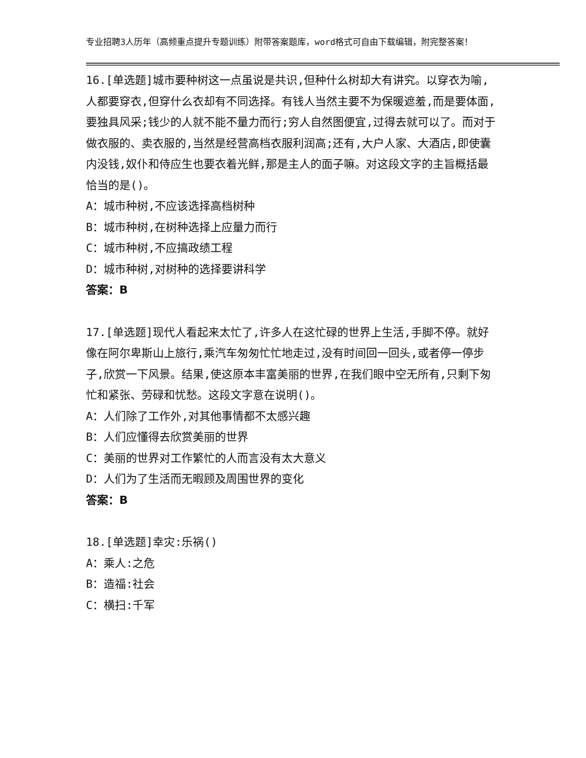专业招聘3人历年（高频重点提升专题训练）附带答案题库，word格式可自由下载编辑，附完整答案！
16.[单选题]城市要种树这一点虽说是共识,但种什么树却大有讲究。以穿衣为喻,人都要穿衣,但穿什么衣却有不同选择。有钱人当然主要不为保暖遮羞,而是要体面,要独具风采;钱少的人就不能不量力而行;穷人自然图便宜,过得去就可以了。而对于做衣服的、卖衣服的,当然是经营高档衣服利润高;还有,大户人家、大酒店,即使囊内没钱,奴仆和侍应生也要衣着光鲜,那是主人的面子嘛。对这段文字的主旨概括最恰当的是()。
A：城市种树,不应该选择高档树种
B：城市种树,在树种选择上应量力而行
C：城市种树,不应搞政绩工程
D：城市种树,对树种的选择要讲科学
答案：B
17.[单选题]现代人看起来太忙了,许多人在这忙碌的世界上生活,手脚不停。就好像在阿尔卑斯山上旅行,乘汽车匆匆忙忙地走过,没有时间回一回头,或者停一停步子,欣赏一下风景。结果,使这原本丰富美丽的世界,在我们眼中空无所有,只剩下匆忙和紧张、劳碌和忧愁。这段文字意在说明()。
A：人们除了工作外,对其他事情都不太感兴趣
B：人们应懂得去欣赏美丽的世界
C：美丽的世界对工作繁忙的人而言没有太大意义
D：人们为了生活而无暇顾及周围世界的变化
答案：B
18.[单选题]幸灾:乐祸()
A：乘人:之危
B：造福:社会
C：横扫:千军